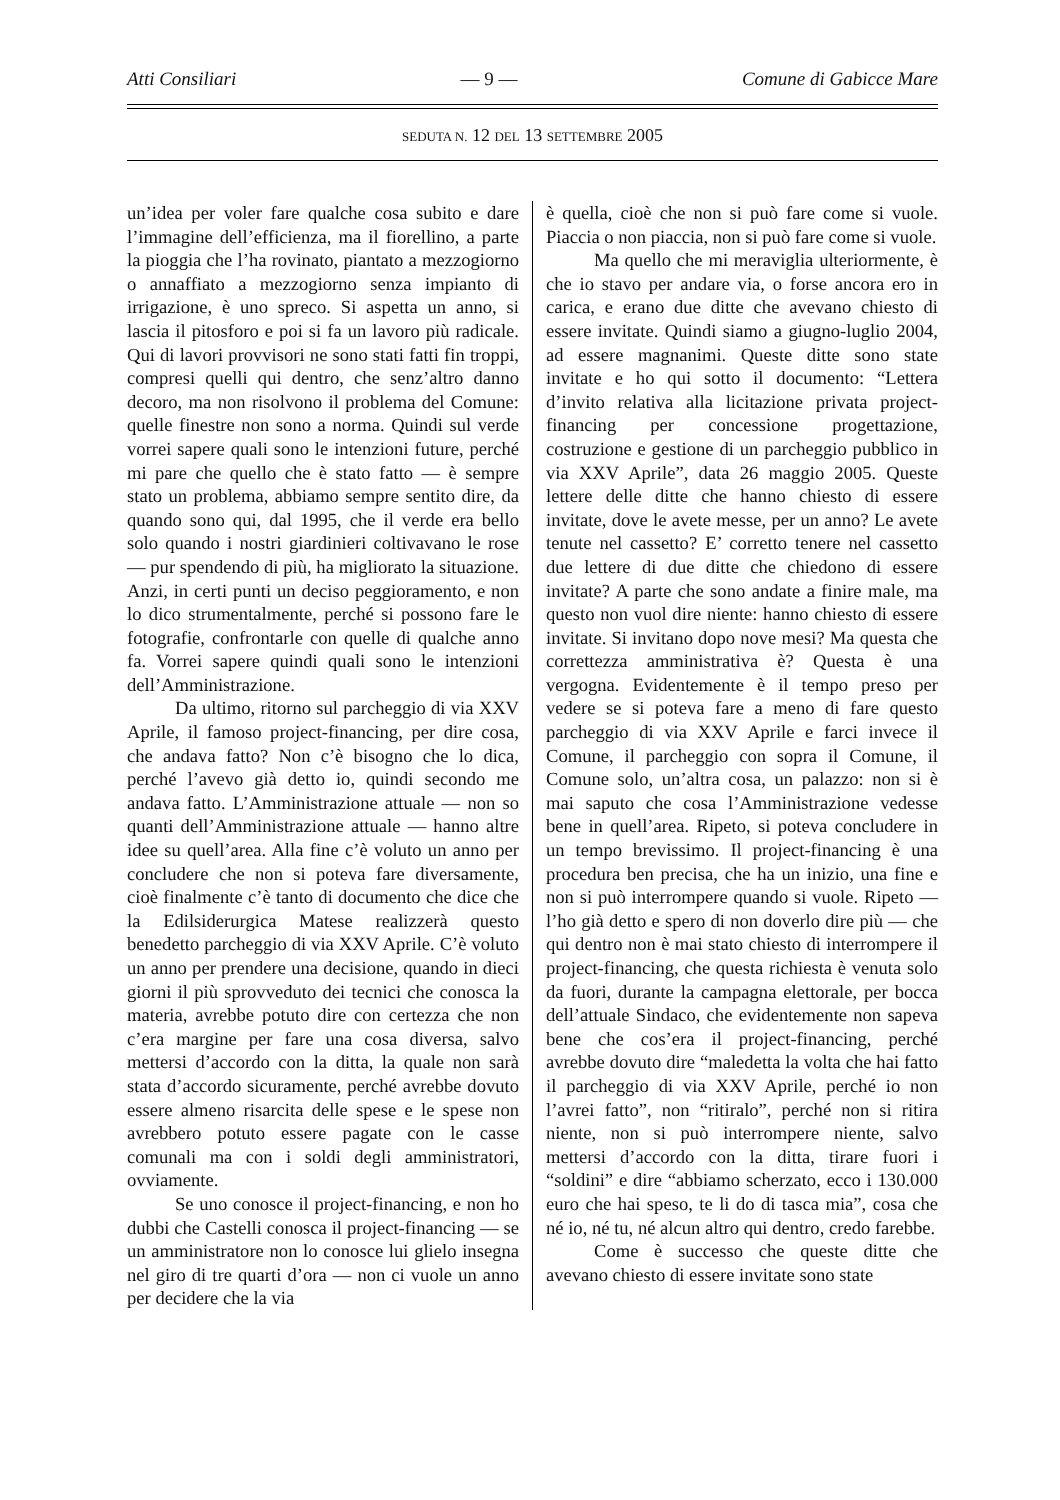Atti Consiliari — 9 — Comune di Gabicce Mare
SEDUTA N. 12 DEL 13 SETTEMBRE 2005
un’idea per voler fare qualche cosa subito e dare l’immagine dell’efficienza, ma il fiorellino, a parte la pioggia che l’ha rovinato, piantato a mezzogiorno o annaffiato a mezzogiorno senza impianto di irrigazione, è uno spreco. Si aspetta un anno, si lascia il pitosforo e poi si fa un lavoro più radicale. Qui di lavori provvisori ne sono stati fatti fin troppi, compresi quelli qui dentro, che senz’altro danno decoro, ma non risolvono il problema del Comune: quelle finestre non sono a norma. Quindi sul verde vorrei sapere quali sono le intenzioni future, perché mi pare che quello che è stato fatto — è sempre stato un problema, abbiamo sempre sentito dire, da quando sono qui, dal 1995, che il verde era bello solo quando i nostri giardinieri coltivavano le rose — pur spendendo di più, ha migliorato la situazione. Anzi, in certi punti un deciso peggioramento, e non lo dico strumentalmente, perché si possono fare le fotografie, confrontarle con quelle di qualche anno fa. Vorrei sapere quindi quali sono le intenzioni dell’Amministrazione.
Da ultimo, ritorno sul parcheggio di via XXV Aprile, il famoso project-financing, per dire cosa, che andava fatto? Non c’è bisogno che lo dica, perché l’avevo già detto io, quindi secondo me andava fatto. L’Amministrazione attuale — non so quanti dell’Amministrazione attuale — hanno altre idee su quell’area. Alla fine c’è voluto un anno per concludere che non si poteva fare diversamente, cioè finalmente c’è tanto di documento che dice che la Edilsiderurgica Matese realizzerà questo benedetto parcheggio di via XXV Aprile. C’è voluto un anno per prendere una decisione, quando in dieci giorni il più sprovveduto dei tecnici che conosca la materia, avrebbe potuto dire con certezza che non c’era margine per fare una cosa diversa, salvo mettersi d’accordo con la ditta, la quale non sarà stata d’accordo sicuramente, perché avrebbe dovuto essere almeno risarcita delle spese e le spese non avrebbero potuto essere pagate con le casse comunali ma con i soldi degli amministratori, ovviamente.
Se uno conosce il project-financing, e non ho dubbi che Castelli conosca il project-financing — se un amministratore non lo conosce lui glielo insegna nel giro di tre quarti d’ora — non ci vuole un anno per decidere che la via
è quella, cioè che non si può fare come si vuole. Piaccia o non piaccia, non si può fare come si vuole.
Ma quello che mi meraviglia ulteriormente, è che io stavo per andare via, o forse ancora ero in carica, e erano due ditte che avevano chiesto di essere invitate. Quindi siamo a giugno-luglio 2004, ad essere magnanimi. Queste ditte sono state invitate e ho qui sotto il documento: “Lettera d’invito relativa alla licitazione privata project-financing per concessione progettazione, costruzione e gestione di un parcheggio pubblico in via XXV Aprile”, data 26 maggio 2005. Queste lettere delle ditte che hanno chiesto di essere invitate, dove le avete messe, per un anno? Le avete tenute nel cassetto? E’ corretto tenere nel cassetto due lettere di due ditte che chiedono di essere invitate? A parte che sono andate a finire male, ma questo non vuol dire niente: hanno chiesto di essere invitate. Si invitano dopo nove mesi? Ma questa che correttezza amministrativa è? Questa è una vergogna. Evidentemente è il tempo preso per vedere se si poteva fare a meno di fare questo parcheggio di via XXV Aprile e farci invece il Comune, il parcheggio con sopra il Comune, il Comune solo, un’altra cosa, un palazzo: non si è mai saputo che cosa l’Amministrazione vedesse bene in quell’area. Ripeto, si poteva concludere in un tempo brevissimo. Il project-financing è una procedura ben precisa, che ha un inizio, una fine e non si può interrompere quando si vuole. Ripeto — l’ho già detto e spero di non doverlo dire più — che qui dentro non è mai stato chiesto di interrompere il project-financing, che questa richiesta è venuta solo da fuori, durante la campagna elettorale, per bocca dell’attuale Sindaco, che evidentemente non sapeva bene che cos’era il project-financing, perché avrebbe dovuto dire “maledetta la volta che hai fatto il parcheggio di via XXV Aprile, perché io non l’avrei fatto”, non “ritiralo”, perché non si ritira niente, non si può interrompere niente, salvo mettersi d’accordo con la ditta, tirare fuori i “soldini” e dire “abbiamo scherzato, ecco i 130.000 euro che hai speso, te li do di tasca mia”, cosa che né io, né tu, né alcun altro qui dentro, credo farebbe.
Come è successo che queste ditte che avevano chiesto di essere invitate sono state